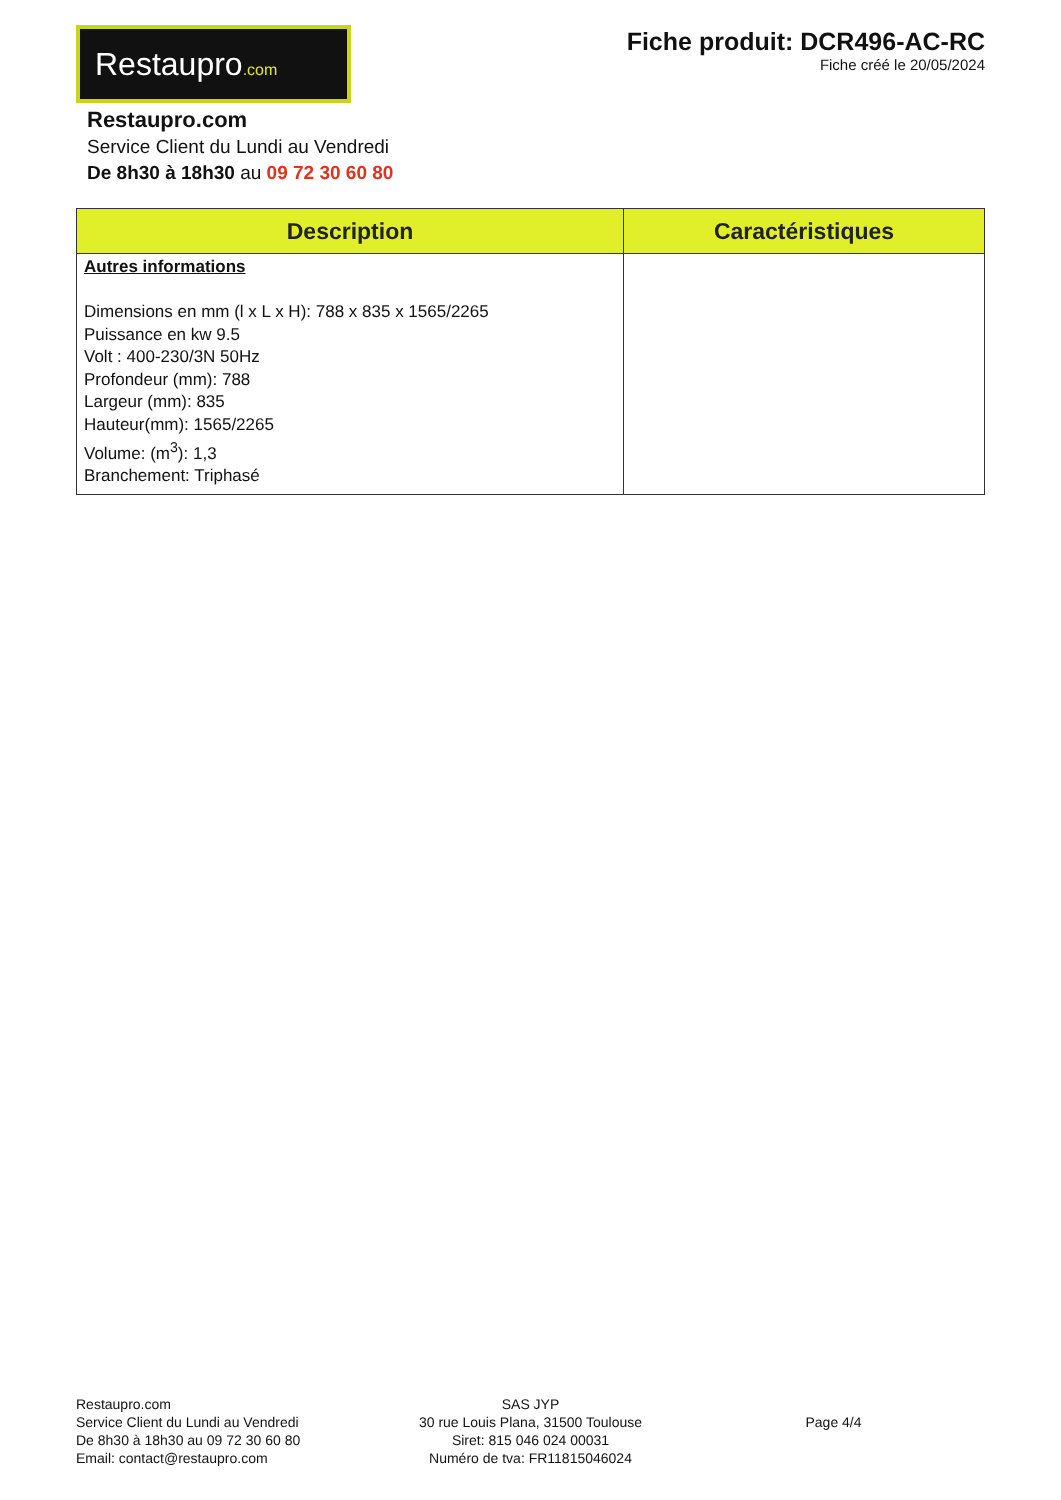Restaupro.com
Fiche produit: DCR496-AC-RC
Fiche créé le 20/05/2024
Restaupro.com
Service Client du Lundi au Vendredi
De 8h30 à 18h30 au 09 72 30 60 80
| Description | Caractéristiques |
| --- | --- |
| Autres informations Dimensions en mm (l x L x H): 788 x 835 x 1565/2265 Puissance en kw 9.5 Volt : 400-230/3N 50Hz Profondeur (mm): 788 Largeur (mm): 835 Hauteur(mm): 1565/2265 Volume: (m<sup>3</sup>): 1,3 Branchement: Triphasé | |
Restaupro.com
Service Client du Lundi au Vendredi
De 8h30 à 18h30 au 09 72 30 60 80
Email: contact@restaupro.com
SAS JYP
30 rue Louis Plana, 31500 Toulouse
Siret: 815 046 024 00031
Numéro de tva: FR11815046024
Page 4/4